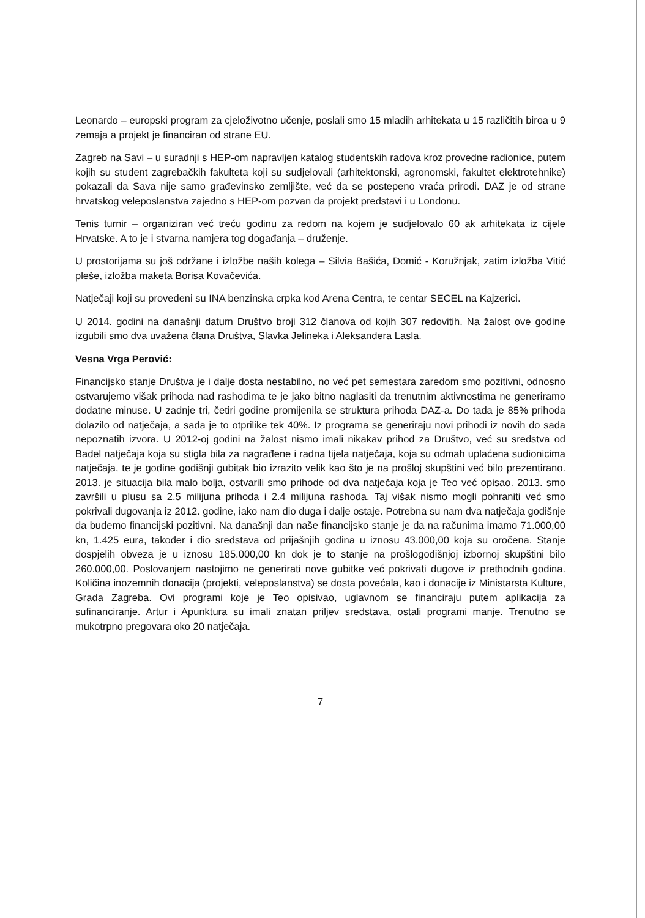Leonardo – europski program za cjeloživotno učenje, poslali smo 15 mladih arhitekata u 15 različitih biroa u 9 zemaja a projekt je financiran od strane EU.
Zagreb na Savi – u suradnji s HEP-om napravljen katalog studentskih radova kroz provedne radionice, putem kojih su student zagrebačkih fakulteta koji su sudjelovali (arhitektonski, agronomski, fakultet elektrotehnike) pokazali da Sava nije samo građevinsko zemljište, već da se postepeno vraća prirodi. DAZ je od strane hrvatskog veleposlanstva zajedno s HEP-om pozvan da projekt predstavi i u Londonu.
Tenis turnir – organiziran već treću godinu za redom na kojem je sudjelovalo 60 ak arhitekata iz cijele Hrvatske. A to je i stvarna namjera tog događanja – druženje.
U prostorijama su još održane i izložbe naših kolega – Silvia Bašića, Domić - Koružnjak, zatim izložba Vitić pleše, izložba maketa Borisa Kovačevića.
Natječaji koji su provedeni su INA benzinska crpka kod Arena Centra, te centar SECEL na Kajzerici.
U 2014. godini na današnji datum Društvo broji 312 članova od kojih 307 redovitih. Na žalost ove godine izgubili smo dva uvažena člana Društva, Slavka Jelineka i Aleksandera Lasla.
Vesna Vrga Perović:
Financijsko stanje Društva je i dalje dosta nestabilno, no već pet semestara zaredom smo pozitivni, odnosno ostvarujemo višak prihoda nad rashodima te je jako bitno naglasiti da trenutnim aktivnostima ne generiramo dodatne minuse. U zadnje tri, četiri godine promijenila se struktura prihoda DAZ-a. Do tada je 85% prihoda dolazilo od natječaja, a sada je to otprilike tek 40%. Iz programa se generiraju novi prihodi iz novih do sada nepoznatih izvora. U 2012-oj godini na žalost nismo imali nikakav prihod za Društvo, već su sredstva od Badel natječaja koja su stigla bila za nagrađene i radna tijela natječaja, koja su odmah uplaćena sudionicima natječaja, te je godine godišnji gubitak bio izrazito velik kao što je na prošloj skupštini već bilo prezentirano. 2013. je situacija bila malo bolja, ostvarili smo prihode od dva natječaja koja je Teo već opisao. 2013. smo završili u plusu sa 2.5 milijuna prihoda i 2.4 milijuna rashoda. Taj višak nismo mogli pohraniti već smo pokrivali dugovanja iz 2012. godine, iako nam dio duga i dalje ostaje. Potrebna su nam dva natječaja godišnje da budemo financijski pozitivni. Na današnji dan naše financijsko stanje je da na računima imamo 71.000,00 kn, 1.425 eura, također i dio sredstava od prijašnjih godina u iznosu 43.000,00 koja su oročena. Stanje dospjelih obveza je u iznosu 185.000,00 kn dok je to stanje na prošlogodišnjoj izbornoj skupštini bilo 260.000,00. Poslovanjem nastojimo ne generirati nove gubitke već pokrivati dugove iz prethodnih godina. Količina inozemnih donacija (projekti, veleposlanstva) se dosta povećala, kao i donacije iz Ministarsta Kulture, Grada Zagreba. Ovi programi koje je Teo opisivao, uglavnom se financiraju putem aplikacija za sufinanciranje. Artur i Apunktura su imali znatan priljev sredstava, ostali programi manje. Trenutno se mukotrpno pregovara oko 20 natječaja.
7